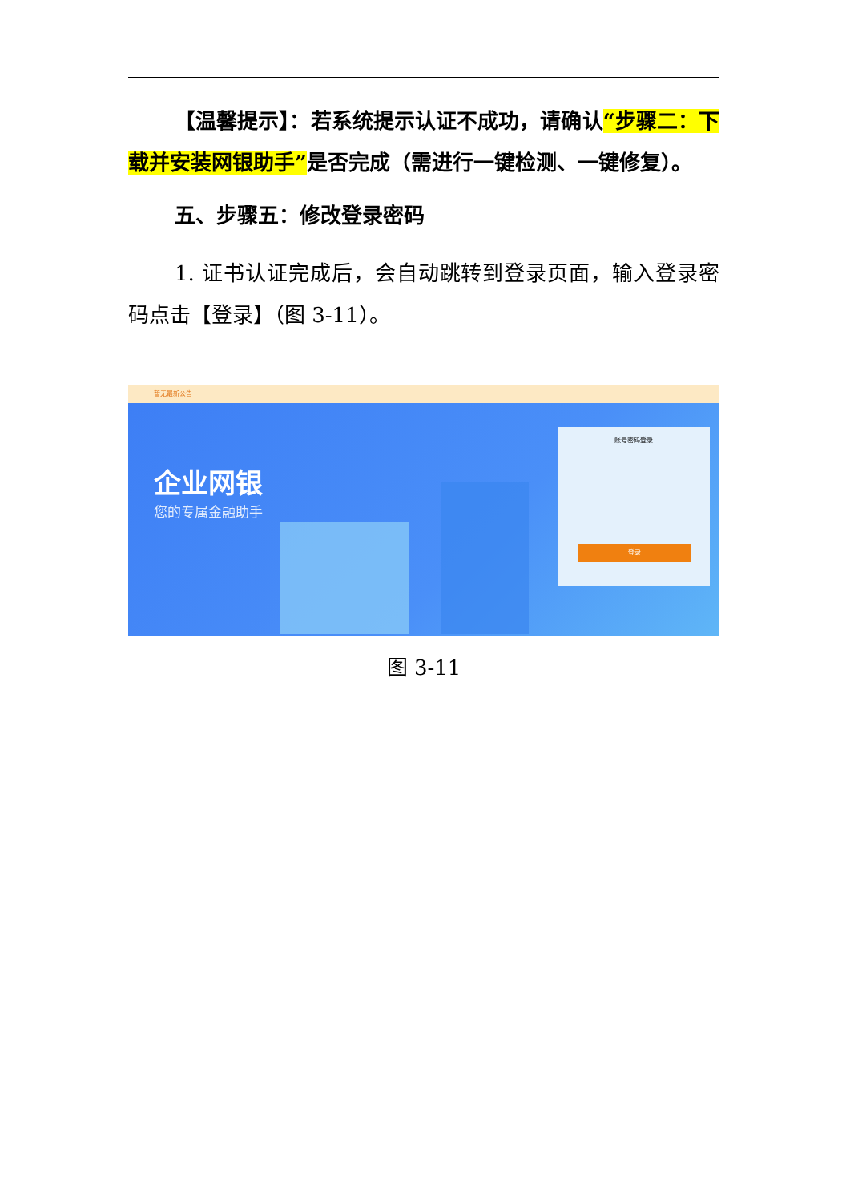【温馨提示】：若系统提示认证不成功，请确认“步骤二：下载并安装网银助手”是否完成（需进行一键检测、一键修复）。
五、步骤五：修改登录密码
1. 证书认证完成后，会自动跳转到登录页面，输入登录密码点击【登录】（图 3-11）。
暂无最新公告
企业网银
您的专属金融助手
账号密码登录
登录
图 3-11